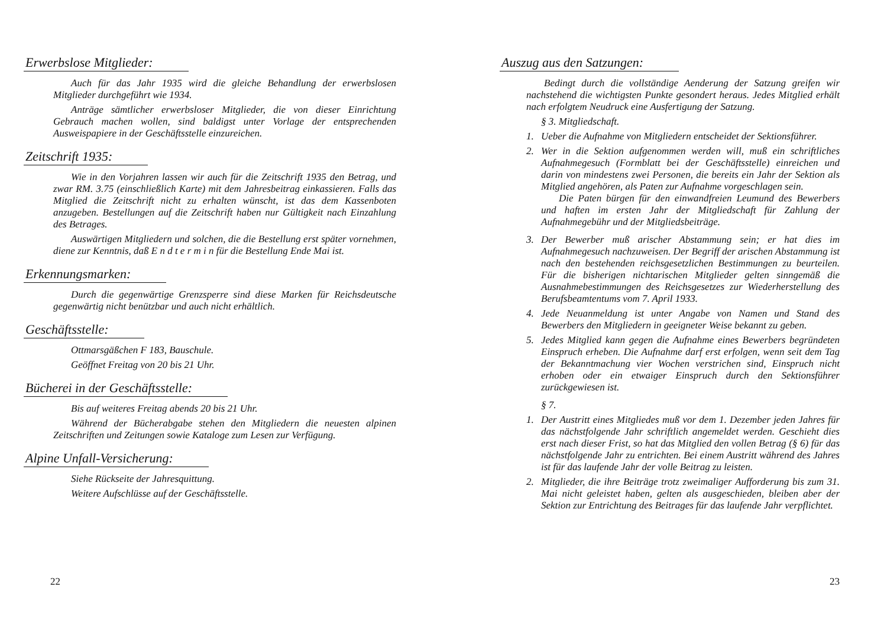Erwerbslose Mitglieder:
Auch für das Jahr 1935 wird die gleiche Behandlung der erwerbslosen Mitglieder durchgeführt wie 1934.
Anträge sämtlicher erwerbsloser Mitglieder, die von dieser Einrichtung Gebrauch machen wollen, sind baldigst unter Vorlage der entsprechenden Ausweispapiere in der Geschäftsstelle einzureichen.
Zeitschrift 1935:
Wie in den Vorjahren lassen wir auch für die Zeitschrift 1935 den Betrag, und zwar RM. 3.75 (einschließlich Karte) mit dem Jahresbeitrag einkassieren. Falls das Mitglied die Zeitschrift nicht zu erhalten wünscht, ist das dem Kassenboten anzugeben. Bestellungen auf die Zeitschrift haben nur Gültigkeit nach Einzahlung des Betrages.
Auswärtigen Mitgliedern und solchen, die die Bestellung erst später vornehmen, diene zur Kenntnis, daß E n d t e r m i n für die Bestellung Ende Mai ist.
Erkennungsmarken:
Durch die gegenwärtige Grenzsperre sind diese Marken für Reichsdeutsche gegenwärtig nicht benützbar und auch nicht erhältlich.
Geschäftsstelle:
Ottmarsgäßchen F 183, Bauschule.
Geöffnet Freitag von 20 bis 21 Uhr.
Bücherei in der Geschäftsstelle:
Bis auf weiteres Freitag abends 20 bis 21 Uhr.
Während der Bücherabgabe stehen den Mitgliedern die neuesten alpinen Zeitschriften und Zeitungen sowie Kataloge zum Lesen zur Verfügung.
Alpine Unfall-Versicherung:
Siehe Rückseite der Jahresquittung.
Weitere Aufschlüsse auf der Geschäftsstelle.
22
Auszug aus den Satzungen:
Bedingt durch die vollständige Aenderung der Satzung greifen wir nachstehend die wichtigsten Punkte gesondert heraus. Jedes Mitglied erhält nach erfolgtem Neudruck eine Ausfertigung der Satzung.
§ 3. Mitgliedschaft.
1. Ueber die Aufnahme von Mitgliedern entscheidet der Sektionsführer.
2. Wer in die Sektion aufgenommen werden will, muß ein schriftliches Aufnahmegesuch (Formblatt bei der Geschäftsstelle) einreichen und darin von mindestens zwei Personen, die bereits ein Jahr der Sektion als Mitglied angehören, als Paten zur Aufnahme vorgeschlagen sein.
Die Paten bürgen für den einwandfreien Leumund des Bewerbers und haften im ersten Jahr der Mitgliedschaft für Zahlung der Aufnahmegebühr und der Mitgliedsbeiträge.
3. Der Bewerber muß arischer Abstammung sein; er hat dies im Aufnahmegesuch nachzuweisen. Der Begriff der arischen Abstammung ist nach den bestehenden reichsgesetzlichen Bestimmungen zu beurteilen. Für die bisherigen nichtarischen Mitglieder gelten sinngemäß die Ausnahmebestimmungen des Reichsgesetzes zur Wiederherstellung des Berufsbeamtentums vom 7. April 1933.
4. Jede Neuanmeldung ist unter Angabe von Namen und Stand des Bewerbers den Mitgliedern in geeigneter Weise bekannt zu geben.
5. Jedes Mitglied kann gegen die Aufnahme eines Bewerbers begründeten Einspruch erheben. Die Aufnahme darf erst erfolgen, wenn seit dem Tag der Bekanntmachung vier Wochen verstrichen sind, Einspruch nicht erhoben oder ein etwaiger Einspruch durch den Sektionsführer zurückgewiesen ist.
§ 7.
1. Der Austritt eines Mitgliedes muß vor dem 1. Dezember jeden Jahres für das nächstfolgende Jahr schriftlich angemeldet werden. Geschieht dies erst nach dieser Frist, so hat das Mitglied den vollen Betrag (§ 6) für das nächstfolgende Jahr zu entrichten. Bei einem Austritt während des Jahres ist für das laufende Jahr der volle Beitrag zu leisten.
2. Mitglieder, die ihre Beiträge trotz zweimaliger Aufforderung bis zum 31. Mai nicht geleistet haben, gelten als ausgeschieden, bleiben aber der Sektion zur Entrichtung des Beitrages für das laufende Jahr verpflichtet.
23